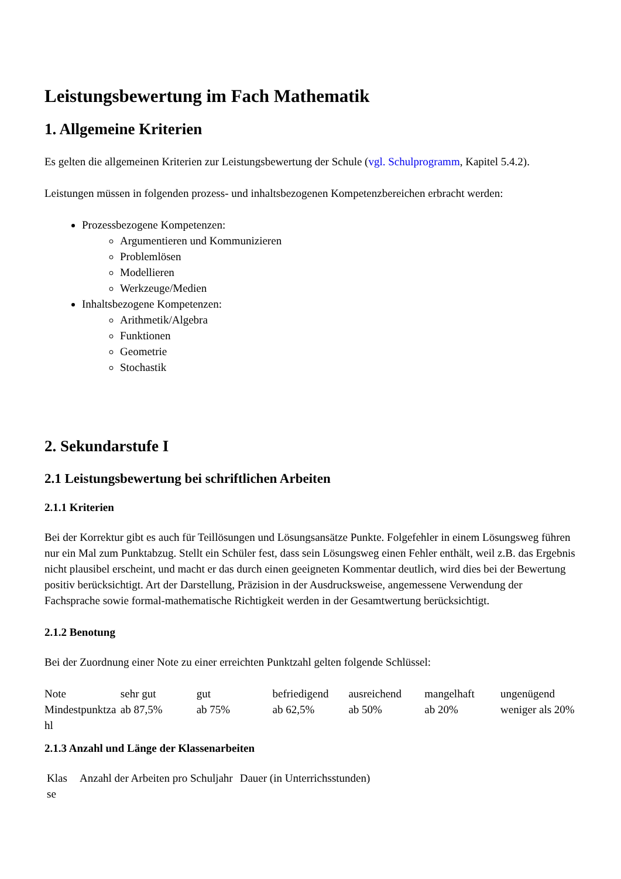Leistungsbewertung im Fach Mathematik
1. Allgemeine Kriterien
Es gelten die allgemeinen Kriterien zur Leistungsbewertung der Schule (vgl. Schulprogramm, Kapitel 5.4.2).
Leistungen müssen in folgenden prozess- und inhaltsbezogenen Kompetenzbereichen erbracht werden:
Prozessbezogene Kompetenzen:
Argumentieren und Kommunizieren
Problemlösen
Modellieren
Werkzeuge/Medien
Inhaltsbezogene Kompetenzen:
Arithmetik/Algebra
Funktionen
Geometrie
Stochastik
2. Sekundarstufe I
2.1 Leistungsbewertung bei schriftlichen Arbeiten
2.1.1 Kriterien
Bei der Korrektur gibt es auch für Teillösungen und Lösungsansätze Punkte. Folgefehler in einem Lösungsweg führen nur ein Mal zum Punktabzug. Stellt ein Schüler fest, dass sein Lösungsweg einen Fehler enthält, weil z.B. das Ergebnis nicht plausibel erscheint, und macht er das durch einen geeigneten Kommentar deutlich, wird dies bei der Bewertung positiv berücksichtigt. Art der Darstellung, Präzision in der Ausdrucksweise, angemessene Verwendung der Fachsprache sowie formal-mathematische Richtigkeit werden in der Gesamtwertung berücksichtigt.
2.1.2 Benotung
Bei der Zuordnung einer Note zu einer erreichten Punktzahl gelten folgende Schlüssel:
| Note | sehr gut | gut | befriedigend | ausreichend | mangelhaft | ungenügend |
| Mindestpunktzahl | ab 87,5% | ab 75% | ab 62,5% | ab 50% | ab 20% | weniger als 20% |
2.1.3 Anzahl und Länge der Klassenarbeiten
| Klasse | Anzahl der Arbeiten pro Schuljahr | Dauer (in Unterrichsstunden) |